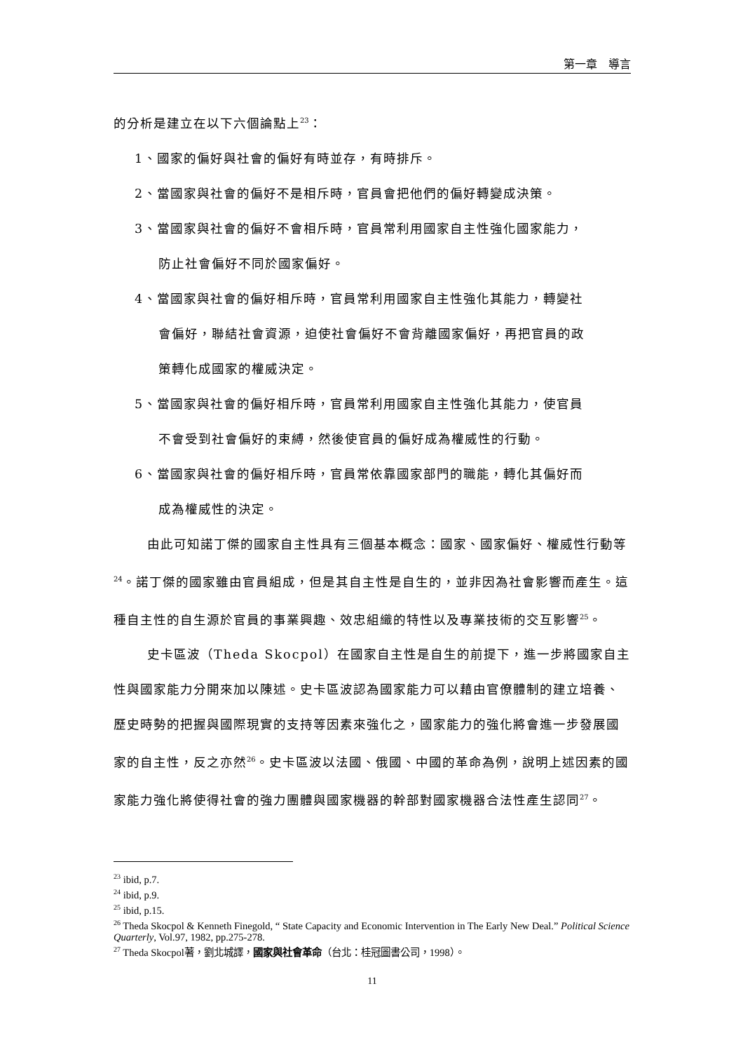第一章　導言
的分析是建立在以下六個論點上<sup>23</sup>：
1、國家的偏好與社會的偏好有時並存，有時排斥。
2、當國家與社會的偏好不是相斥時，官員會把他們的偏好轉變成決策。
3、當國家與社會的偏好不會相斥時，官員常利用國家自主性強化國家能力，
防止社會偏好不同於國家偏好。
4、當國家與社會的偏好相斥時，官員常利用國家自主性強化其能力，轉變社
會偏好，聯結社會資源，迫使社會偏好不會背離國家偏好，再把官員的政
策轉化成國家的權威決定。
5、當國家與社會的偏好相斥時，官員常利用國家自主性強化其能力，使官員
不會受到社會偏好的束縛，然後使官員的偏好成為權威性的行動。
6、當國家與社會的偏好相斥時，官員常依靠國家部門的職能，轉化其偏好而
成為權威性的決定。
由此可知諾丁傑的國家自主性具有三個基本概念：國家、國家偏好、權威性行動等<sup>24</sup>。諾丁傑的國家雖由官員組成，但是其自主性是自生的，並非因為社會影響而產生。這種自主性的自生源於官員的事業興趣、效忠組織的特性以及專業技術的交互影響<sup>25</sup>。
史卡區波（Theda Skocpol）在國家自主性是自生的前提下，進一步將國家自主性與國家能力分開來加以陳述。史卡區波認為國家能力可以藉由官僚體制的建立培養、歷史時勢的把握與國際現實的支持等因素來強化之，國家能力的強化將會進一步發展國家的自主性，反之亦然<sup>26</sup>。史卡區波以法國、俄國、中國的革命為例，說明上述因素的國家能力強化將使得社會的強力團體與國家機器的幹部對國家機器合法性產生認同<sup>27</sup>。
<sup>23</sup> ibid, p.7.
<sup>24</sup> ibid, p.9.
<sup>25</sup> ibid, p.15.
<sup>26</sup> Theda Skocpol & Kenneth Finegold, “ State Capacity and Economic Intervention in The Early New Deal.” Political Science Quarterly, Vol.97, 1982, pp.275-278.
<sup>27</sup> Theda Skocpol著，劉北城譯，國家與社會革命（台北：桂冠圖書公司，1998）。
11